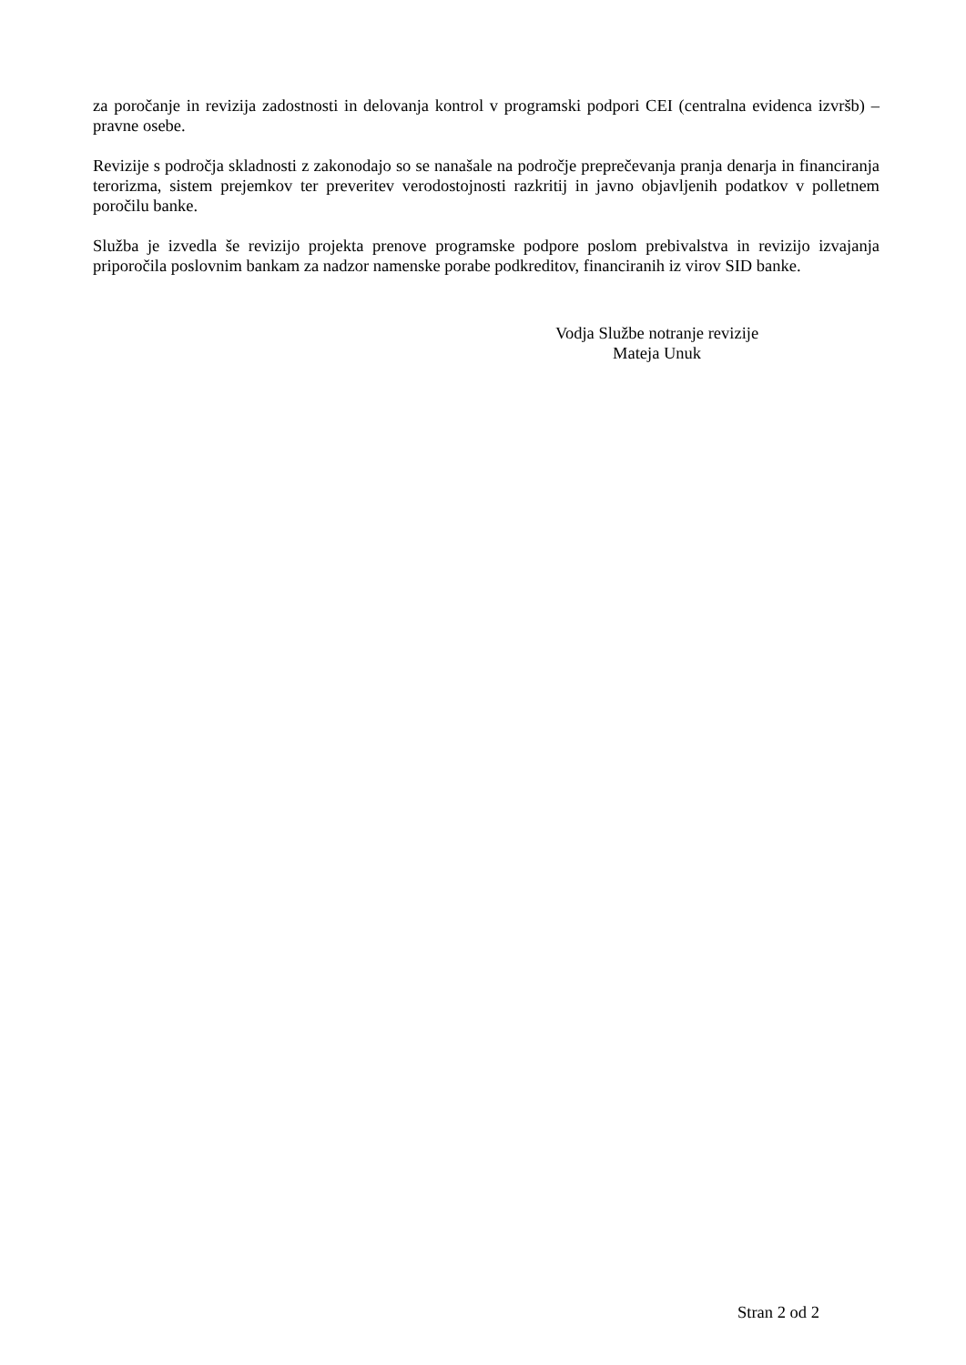za poročanje in revizija zadostnosti in delovanja kontrol v programski podpori CEI (centralna evidenca izvršb) – pravne osebe.
Revizije s področja skladnosti z zakonodajo so se nanašale na področje preprečevanja pranja denarja in financiranja terorizma, sistem prejemkov ter preveritev verodostojnosti razkritij in javno objavljenih podatkov v polletnem poročilu banke.
Služba je izvedla še revizijo projekta prenove programske podpore poslom prebivalstva in revizijo izvajanja priporočila poslovnim bankam za nadzor namenske porabe podkreditov, financiranih iz virov SID banke.
Vodja Službe notranje revizije
Mateja Unuk
Stran 2 od 2